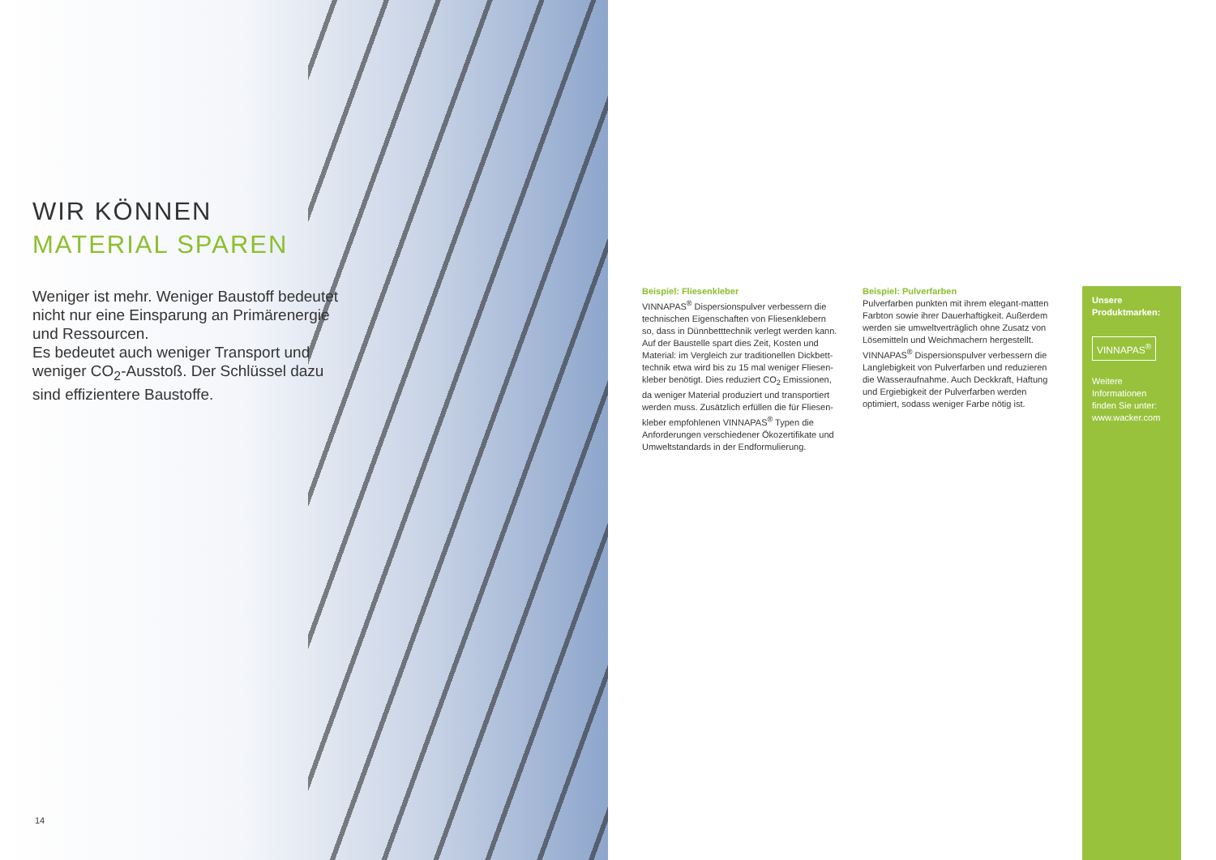WIR KÖNNEN
MATERIAL SPAREN
Weniger ist mehr. Weniger Baustoff bedeutet nicht nur eine Einsparung an Primärenergie und Ressourcen.
Es bedeutet auch weniger Transport und weniger CO<sub>2</sub>-Ausstoß. Der Schlüssel dazu sind effizientere Baustoffe.
14
Beispiel: Fliesenkleber
VINNAPAS<sup>®</sup> Dispersionspulver verbessern die technischen Eigenschaften von Fliesenklebern so, dass in Dünnbetttechnik verlegt werden kann. Auf der Baustelle spart dies Zeit, Kosten und Material: im Vergleich zur traditionellen Dickbett­technik etwa wird bis zu 15 mal weniger Fliesen­kleber benötigt. Dies reduziert CO<sub>2</sub> Emissionen, da weniger Material produziert und transportiert werden muss. Zusätzlich erfüllen die für Fliesen­kleber empfohlenen VINNAPAS<sup>®</sup> Typen die Anforderungen verschiedener Ökozertifikate und Umweltstandards in der Endformulierung.
Beispiel: Pulverfarben
Pulverfarben punkten mit ihrem elegant-matten Farbton sowie ihrer Dauerhaftigkeit. Außerdem werden sie umweltverträglich ohne Zusatz von Lösemitteln und Weichmachern hergestellt. VINNAPAS<sup>®</sup> Dispersionspulver verbessern die Langlebigkeit von Pulverfarben und reduzieren die Wasseraufnahme. Auch Deckkraft, Haftung und Ergiebigkeit der Pulverfarben werden optimiert, sodass weniger Farbe nötig ist.
Unsere Produktmarken:
VINNAPAS<sup>®</sup>
Weitere Informationen finden Sie unter: www.wacker.com